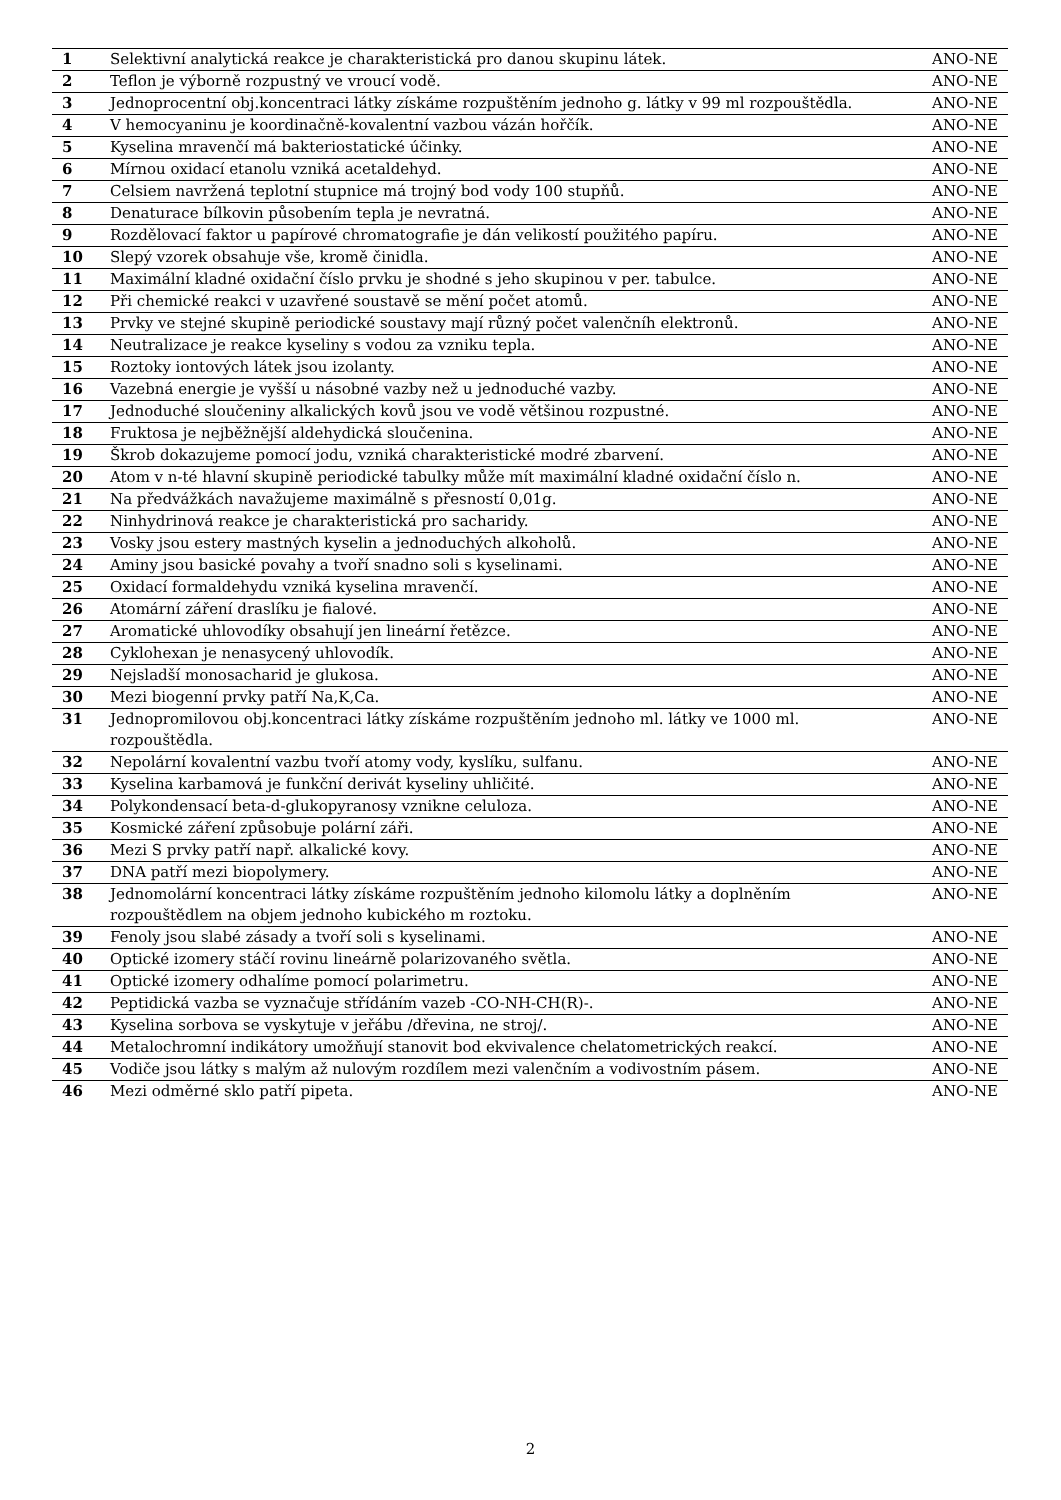| 1 | Selektivní analytická reakce je charakteristická pro danou skupinu látek. | ANO-NE |
| 2 | Teflon je výborně rozpustný ve vroucí vodě. | ANO-NE |
| 3 | Jednoprocentní obj.koncentraci látky získáme rozpuštěním jednoho g. látky v 99 ml rozpouštědla. | ANO-NE |
| 4 | V hemocyaninu je koordinačně-kovalentní vazbou vázán hořčík. | ANO-NE |
| 5 | Kyselina mravenčí má bakteriostatické účinky. | ANO-NE |
| 6 | Mírnou oxidací etanolu vzniká acetaldehyd. | ANO-NE |
| 7 | Celsiem navržená teplotní stupnice má trojný bod vody 100 stupňů. | ANO-NE |
| 8 | Denaturace bílkovin působením tepla je nevratná. | ANO-NE |
| 9 | Rozdělovací faktor u papírové chromatografie je dán velikostí použitého papíru. | ANO-NE |
| 10 | Slepý vzorek obsahuje vše, kromě činidla. | ANO-NE |
| 11 | Maximální kladné oxidační číslo prvku je shodné s jeho skupinou v per. tabulce. | ANO-NE |
| 12 | Při chemické reakci v uzavřené soustavě se mění počet atomů. | ANO-NE |
| 13 | Prvky ve stejné skupině periodické soustavy mají různý počet valenčníh elektronů. | ANO-NE |
| 14 | Neutralizace je reakce kyseliny s vodou za vzniku tepla. | ANO-NE |
| 15 | Roztoky iontových látek jsou izolanty. | ANO-NE |
| 16 | Vazebná energie je vyšší u násobné vazby než u jednoduché vazby. | ANO-NE |
| 17 | Jednoduché sloučeniny alkalických kovů jsou ve vodě většinou rozpustné. | ANO-NE |
| 18 | Fruktosa je nejběžnější aldehydická sloučenina. | ANO-NE |
| 19 | Škrob dokazujeme pomocí jodu, vzniká charakteristické modré zbarvení. | ANO-NE |
| 20 | Atom v n-té hlavní skupině periodické tabulky může mít maximální kladné oxidační číslo n. | ANO-NE |
| 21 | Na předvážkách navažujeme maximálně s přesností 0,01g. | ANO-NE |
| 22 | Ninhydrinová reakce je charakteristická pro sacharidy. | ANO-NE |
| 23 | Vosky jsou estery mastných kyselin a jednoduchých alkoholů. | ANO-NE |
| 24 | Aminy jsou basické povahy a tvoří snadno soli s kyselinami. | ANO-NE |
| 25 | Oxidací formaldehydu vzniká kyselina mravenčí. | ANO-NE |
| 26 | Atomární záření draslíku je fialové. | ANO-NE |
| 27 | Aromatické uhlovodíky obsahují jen lineární řetězce. | ANO-NE |
| 28 | Cyklohexan je nenasycený uhlovodík. | ANO-NE |
| 29 | Nejsladší monosacharid je glukosa. | ANO-NE |
| 30 | Mezi biogenní prvky patří Na,K,Ca. | ANO-NE |
| 31 | Jednopromilovou obj.koncentraci látky získáme rozpuštěním jednoho ml. látky ve 1000 ml. rozpouštědla. | ANO-NE |
| 32 | Nepolární kovalentní vazbu tvoří atomy vody, kyslíku, sulfanu. | ANO-NE |
| 33 | Kyselina karbamová je funkční derivát kyseliny uhličité. | ANO-NE |
| 34 | Polykondensací beta-d-glukopyranosy vznikne celuloza. | ANO-NE |
| 35 | Kosmické záření způsobuje polární záři. | ANO-NE |
| 36 | Mezi S prvky patří např. alkalické kovy. | ANO-NE |
| 37 | DNA patří mezi biopolymery. | ANO-NE |
| 38 | Jednomolární koncentraci látky získáme rozpuštěním jednoho kilomolu látky a doplněním rozpouštědlem na objem jednoho kubického m roztoku. | ANO-NE |
| 39 | Fenoly jsou slabé zásady a tvoří soli s kyselinami. | ANO-NE |
| 40 | Optické izomery stáčí rovinu lineárně polarizovaného světla. | ANO-NE |
| 41 | Optické izomery odhalíme pomocí polarimetru. | ANO-NE |
| 42 | Peptidická vazba se vyznačuje střídáním vazeb -CO-NH-CH(R)-. | ANO-NE |
| 43 | Kyselina sorbova se vyskytuje v jeřábu /dřevina, ne stroj/. | ANO-NE |
| 44 | Metalochromní indikátory umožňují stanovit bod ekvivalence chelatometrických reakcí. | ANO-NE |
| 45 | Vodiče jsou látky s malým až nulovým rozdílem mezi valenčním a vodivostním pásem. | ANO-NE |
| 46 | Mezi odměrné sklo patří pipeta. | ANO-NE |
2